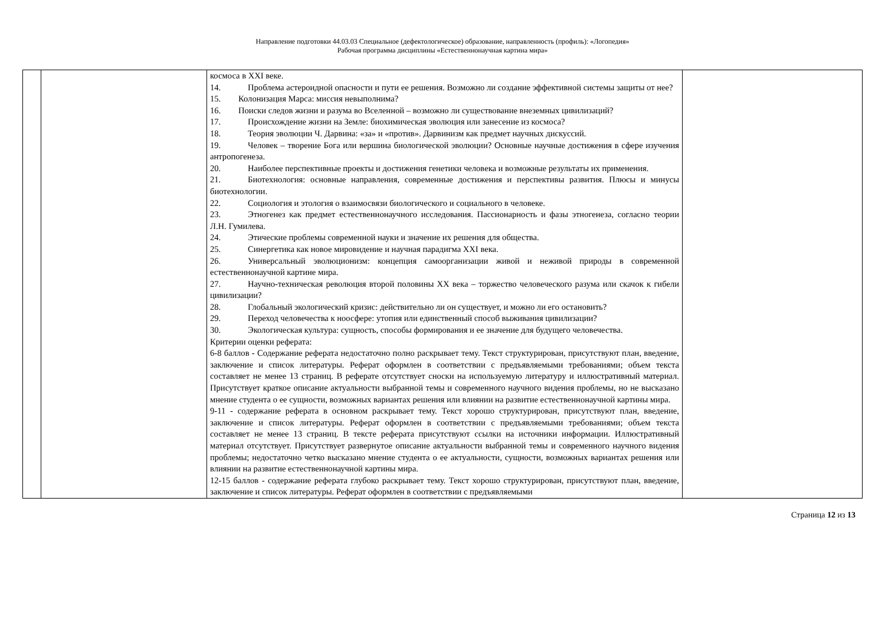Направление подготовки 44.03.03 Специальное (дефектологическое) образование, направленность (профиль): «Логопедия»
Рабочая программа дисциплины «Естественнонаучная картина мира»
| | | космоса в XXI веке. 14. Проблема астероидной опасности и пути ее решения. Возможно ли создание эффективной системы защиты от нее? 15. Колонизация Марса: миссия невыполнима? 16. Поиски следов жизни и разума во Вселенной – возможно ли существование внеземных цивилизаций? 17. Происхождение жизни на Земле: биохимическая эволюция или занесение из космоса? 18. Теория эволюции Ч. Дарвина: «за» и «против». Дарвинизм как предмет научных дискуссий. 19. Человек – творение Бога или вершина биологической эволюции? Основные научные достижения в сфере изучения антропогенеза. 20. Наиболее перспективные проекты и достижения генетики человека и возможные результаты их применения. 21. Биотехнология: основные направления, современные достижения и перспективы развития. Плюсы и минусы биотехнологии. 22. Социология и этология о взаимосвязи биологического и социального в человеке. 23. Этногенез как предмет естественнонаучного исследования. Пассионарность и фазы этногенеза, согласно теории Л.Н. Гумилева. 24. Этические проблемы современной науки и значение их решения для общества. 25. Синергетика как новое мировидение и научная парадигма XXI века. 26. Универсальный эволюционизм: концепция самоорганизации живой и неживой природы в современной естественнонаучной картине мира. 27. Научно-техническая революция второй половины XX века – торжество человеческого разума или скачок к гибели цивилизации? 28. Глобальный экологический кризис: действительно ли он существует, и можно ли его остановить? 29. Переход человечества к ноосфере: утопия или единственный способ выживания цивилизации? 30. Экологическая культура: сущность, способы формирования и ее значение для будущего человечества. Критерии оценки реферата: 6-8 баллов - Содержание реферата недостаточно полно раскрывает тему. Текст структурирован, присутствуют план, введение, заключение и список литературы. Реферат оформлен в соответствии с предъявляемыми требованиями; объем текста составляет не менее 13 страниц. В реферате отсутствует сноски на используемую литературу и иллюстративный материал. Присутствует краткое описание актуальности выбранной темы и современного научного видения проблемы, но не высказано мнение студента о ее сущности, возможных вариантах решения или влиянии на развитие естественнонаучной картины мира. 9-11 - содержание реферата в основном раскрывает тему. Текст хорошо структурирован, присутствуют план, введение, заключение и список литературы. Реферат оформлен в соответствии с предъявляемыми требованиями; объем текста составляет не менее 13 страниц. В тексте реферата присутствуют ссылки на источники информации. Иллюстративный материал отсутствует. Присутствует развернутое описание актуальности выбранной темы и современного научного видения проблемы; недостаточно четко высказано мнение студента о ее актуальности, сущности, возможных вариантах решения или влиянии на развитие естественнонаучной картины мира. 12-15 баллов - содержание реферата глубоко раскрывает тему. Текст хорошо структурирован, присутствуют план, введение, заключение и список литературы. Реферат оформлен в соответствии с предъявляемыми | |
Страница 12 из 13